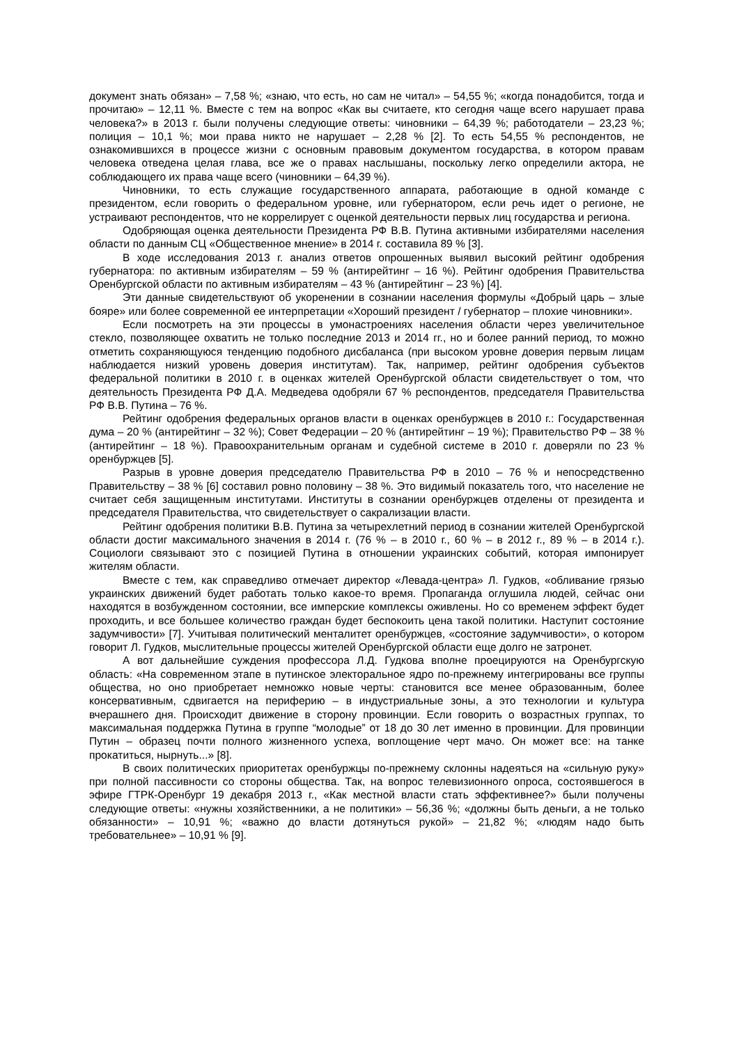документ знать обязан» – 7,58 %; «знаю, что есть, но сам не читал» – 54,55 %; «когда понадобится, тогда и прочитаю» – 12,11 %. Вместе с тем на вопрос «Как вы считаете, кто сегодня чаще всего нарушает права человека?» в 2013 г. были получены следующие ответы: чиновники – 64,39 %; работодатели – 23,23 %; полиция – 10,1 %; мои права никто не нарушает – 2,28 % [2]. То есть 54,55 % респондентов, не ознакомившихся в процессе жизни с основным правовым документом государства, в котором правам человека отведена целая глава, все же о правах наслышаны, поскольку легко определили актора, не соблюдающего их права чаще всего (чиновники – 64,39 %).
Чиновники, то есть служащие государственного аппарата, работающие в одной команде с президентом, если говорить о федеральном уровне, или губернатором, если речь идет о регионе, не устраивают респондентов, что не коррелирует с оценкой деятельности первых лиц государства и региона.
Одобряющая оценка деятельности Президента РФ В.В. Путина активными избирателями населения области по данным СЦ «Общественное мнение» в 2014 г. составила 89 % [3].
В ходе исследования 2013 г. анализ ответов опрошенных выявил высокий рейтинг одобрения губернатора: по активным избирателям – 59 % (антирейтинг – 16 %). Рейтинг одобрения Правительства Оренбургской области по активным избирателям – 43 % (антирейтинг – 23 %) [4].
Эти данные свидетельствуют об укоренении в сознании населения формулы «Добрый царь – злые бояре» или более современной ее интерпретации «Хороший президент / губернатор – плохие чиновники».
Если посмотреть на эти процессы в умонастроениях населения области через увеличительное стекло, позволяющее охватить не только последние 2013 и 2014 гг., но и более ранний период, то можно отметить сохраняющуюся тенденцию подобного дисбаланса (при высоком уровне доверия первым лицам наблюдается низкий уровень доверия институтам). Так, например, рейтинг одобрения субъектов федеральной политики в 2010 г. в оценках жителей Оренбургской области свидетельствует о том, что деятельность Президента РФ Д.А. Медведева одобряли 67 % респондентов, председателя Правительства РФ В.В. Путина – 76 %.
Рейтинг одобрения федеральных органов власти в оценках оренбуржцев в 2010 г.: Государственная дума – 20 % (антирейтинг – 32 %); Совет Федерации – 20 % (антирейтинг – 19 %); Правительство РФ – 38 % (антирейтинг – 18 %). Правоохранительным органам и судебной системе в 2010 г. доверяли по 23 % оренбуржцев [5].
Разрыв в уровне доверия председателю Правительства РФ в 2010 – 76 % и непосредственно Правительству – 38 % [6] составил ровно половину – 38 %. Это видимый показатель того, что население не считает себя защищенным институтами. Институты в сознании оренбуржцев отделены от президента и председателя Правительства, что свидетельствует о сакрализации власти.
Рейтинг одобрения политики В.В. Путина за четырехлетний период в сознании жителей Оренбургской области достиг максимального значения в 2014 г. (76 % – в 2010 г., 60 % – в 2012 г., 89 % – в 2014 г.). Социологи связывают это с позицией Путина в отношении украинских событий, которая импонирует жителям области.
Вместе с тем, как справедливо отмечает директор «Левада-центра» Л. Гудков, «обливание грязью украинских движений будет работать только какое-то время. Пропаганда оглушила людей, сейчас они находятся в возбужденном состоянии, все имперские комплексы оживлены. Но со временем эффект будет проходить, и все большее количество граждан будет беспокоить цена такой политики. Наступит состояние задумчивости» [7]. Учитывая политический менталитет оренбуржцев, «состояние задумчивости», о котором говорит Л. Гудков, мыслительные процессы жителей Оренбургской области еще долго не затронет.
А вот дальнейшие суждения профессора Л.Д. Гудкова вполне проецируются на Оренбургскую область: «На современном этапе в путинское электоральное ядро по-прежнему интегрированы все группы общества, но оно приобретает немножко новые черты: становится все менее образованным, более консервативным, сдвигается на периферию – в индустриальные зоны, а это технологии и культура вчерашнего дня. Происходит движение в сторону провинции. Если говорить о возрастных группах, то максимальная поддержка Путина в группе “молодые” от 18 до 30 лет именно в провинции. Для провинции Путин – образец почти полного жизненного успеха, воплощение черт мачо. Он может все: на танке прокатиться, нырнуть...» [8].
В своих политических приоритетах оренбуржцы по-прежнему склонны надеяться на «сильную руку» при полной пассивности со стороны общества. Так, на вопрос телевизионного опроса, состоявшегося в эфире ГТРК-Оренбург 19 декабря 2013 г., «Как местной власти стать эффективнее?» были получены следующие ответы: «нужны хозяйственники, а не политики» – 56,36 %; «должны быть деньги, а не только обязанности» – 10,91 %; «важно до власти дотянуться рукой» – 21,82 %; «людям надо быть требовательнее» – 10,91 % [9].